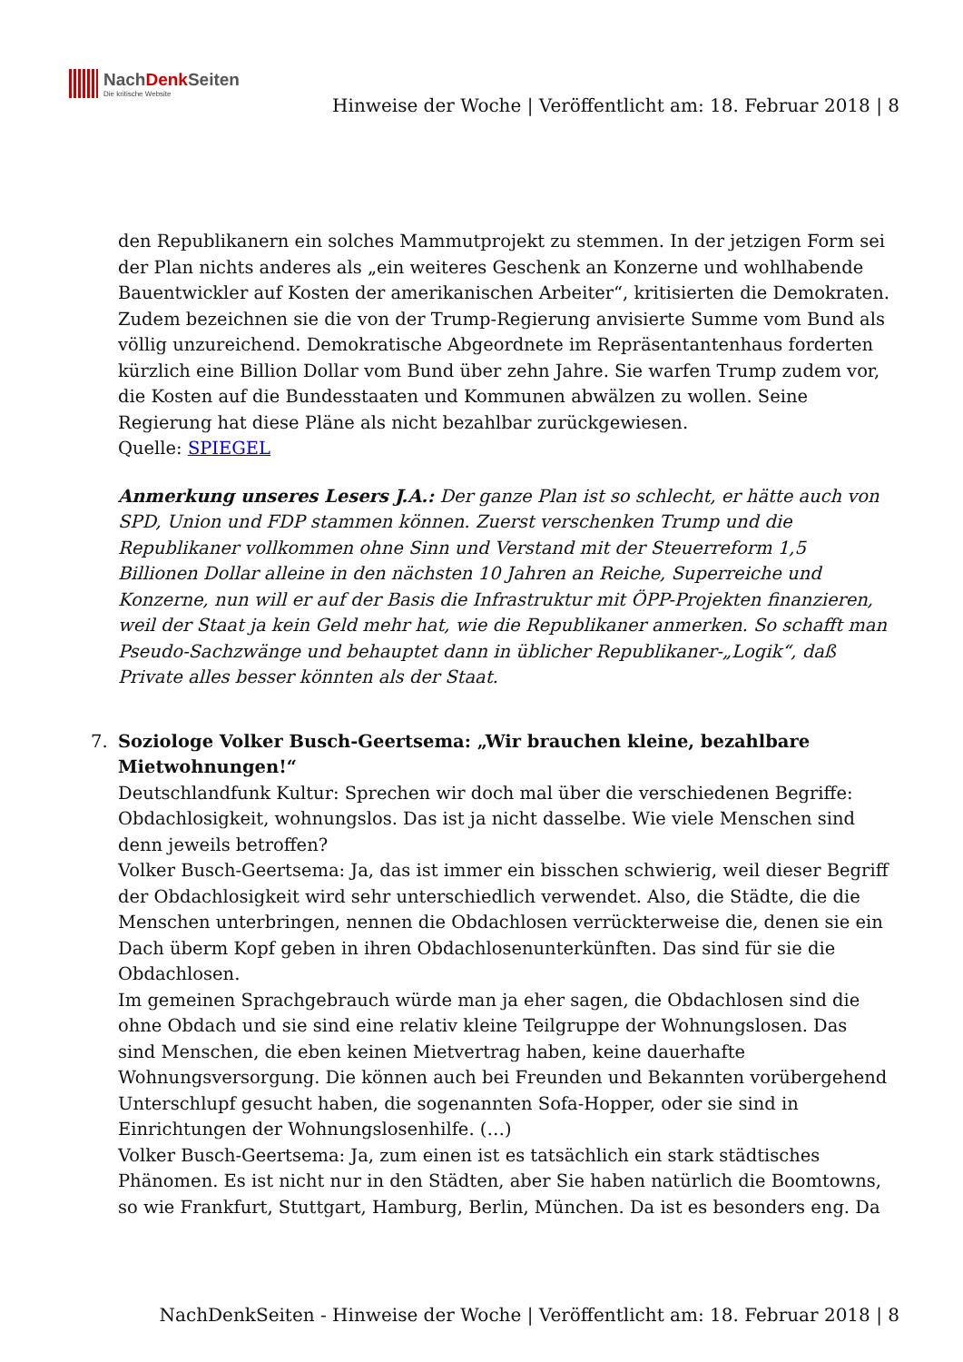NachDenk Seiten
Die kritische Website
Hinweise der Woche | Veröffentlicht am: 18. Februar 2018 | 8
den Republikanern ein solches Mammutprojekt zu stemmen. In der jetzigen Form sei der Plan nichts anderes als „ein weiteres Geschenk an Konzerne und wohlhabende Bauentwickler auf Kosten der amerikanischen Arbeiter“, kritisierten die Demokraten. Zudem bezeichnen sie die von der Trump-Regierung anvisierte Summe vom Bund als völlig unzureichend. Demokratische Abgeordnete im Repräsentantenhaus forderten kürzlich eine Billion Dollar vom Bund über zehn Jahre. Sie warfen Trump zudem vor, die Kosten auf die Bundesstaaten und Kommunen abwälzen zu wollen. Seine Regierung hat diese Pläne als nicht bezahlbar zurückgewiesen.
Quelle: SPIEGEL
Anmerkung unseres Lesers J.A.: Der ganze Plan ist so schlecht, er hätte auch von SPD, Union und FDP stammen können. Zuerst verschenken Trump und die Republikaner vollkommen ohne Sinn und Verstand mit der Steuerreform 1,5 Billionen Dollar alleine in den nächsten 10 Jahren an Reiche, Superreiche und Konzerne, nun will er auf der Basis die Infrastruktur mit ÖPP-Projekten finanzieren, weil der Staat ja kein Geld mehr hat, wie die Republikaner anmerken. So schafft man Pseudo-Sachzwänge und behauptet dann in üblicher Republikaner-„Logik“, daß Private alles besser könnten als der Staat.
7. Soziologe Volker Busch-Geertsema: „Wir brauchen kleine, bezahlbare Mietwohnungen!“
Deutschlandfunk Kultur: Sprechen wir doch mal über die verschiedenen Begriffe: Obdachlosigkeit, wohnungslos. Das ist ja nicht dasselbe. Wie viele Menschen sind denn jeweils betroffen?
Volker Busch-Geertsema: Ja, das ist immer ein bisschen schwierig, weil dieser Begriff der Obdachlosigkeit wird sehr unterschiedlich verwendet. Also, die Städte, die die Menschen unterbringen, nennen die Obdachlosen verrückterweise die, denen sie ein Dach überm Kopf geben in ihren Obdachlosenunterkünften. Das sind für sie die Obdachlosen.
Im gemeinen Sprachgebrauch würde man ja eher sagen, die Obdachlosen sind die ohne Obdach und sie sind eine relativ kleine Teilgruppe der Wohnungslosen. Das sind Menschen, die eben keinen Mietvertrag haben, keine dauerhafte Wohnungsversorgung. Die können auch bei Freunden und Bekannten vorübergehend Unterschlupf gesucht haben, die sogenannten Sofa-Hopper, oder sie sind in Einrichtungen der Wohnungslosenhilfe. (…)
Volker Busch-Geertsema: Ja, zum einen ist es tatsächlich ein stark städtisches Phänomen. Es ist nicht nur in den Städten, aber Sie haben natürlich die Boomtowns, so wie Frankfurt, Stuttgart, Hamburg, Berlin, München. Da ist es besonders eng. Da
NachDenkSeiten - Hinweise der Woche | Veröffentlicht am: 18. Februar 2018 | 8